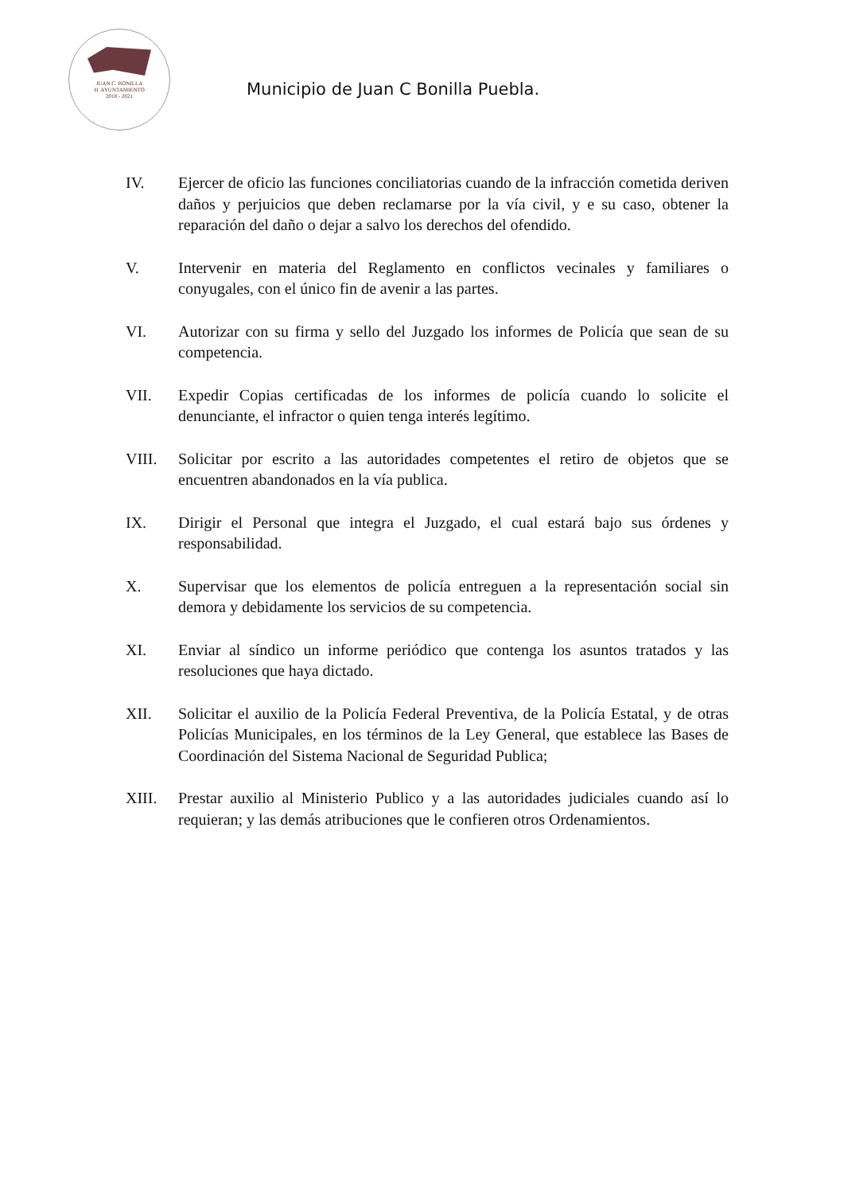JUAN C. BONILLA
H. AYUNTAMIENTO
2018 - 2021
Municipio de Juan C Bonilla Puebla.
IV. Ejercer de oficio las funciones conciliatorias cuando de la infracción cometida deriven daños y perjuicios que deben reclamarse por la vía civil, y e su caso, obtener la reparación del daño o dejar a salvo los derechos del ofendido.
V. Intervenir en materia del Reglamento en conflictos vecinales y familiares o conyugales, con el único fin de avenir a las partes.
VI. Autorizar con su firma y sello del Juzgado los informes de Policía que sean de su competencia.
VII. Expedir Copias certificadas de los informes de policía cuando lo solicite el denunciante, el infractor o quien tenga interés legítimo.
VIII. Solicitar por escrito a las autoridades competentes el retiro de objetos que se encuentren abandonados en la vía publica.
IX. Dirigir el Personal que integra el Juzgado, el cual estará bajo sus órdenes y responsabilidad.
X. Supervisar que los elementos de policía entreguen a la representación social sin demora y debidamente los servicios de su competencia.
XI. Enviar al síndico un informe periódico que contenga los asuntos tratados y las resoluciones que haya dictado.
XII. Solicitar el auxilio de la Policía Federal Preventiva, de la Policía Estatal, y de otras Policías Municipales, en los términos de la Ley General, que establece las Bases de Coordinación del Sistema Nacional de Seguridad Publica;
XIII. Prestar auxilio al Ministerio Publico y a las autoridades judiciales cuando así lo requieran; y las demás atribuciones que le confieren otros Ordenamientos.